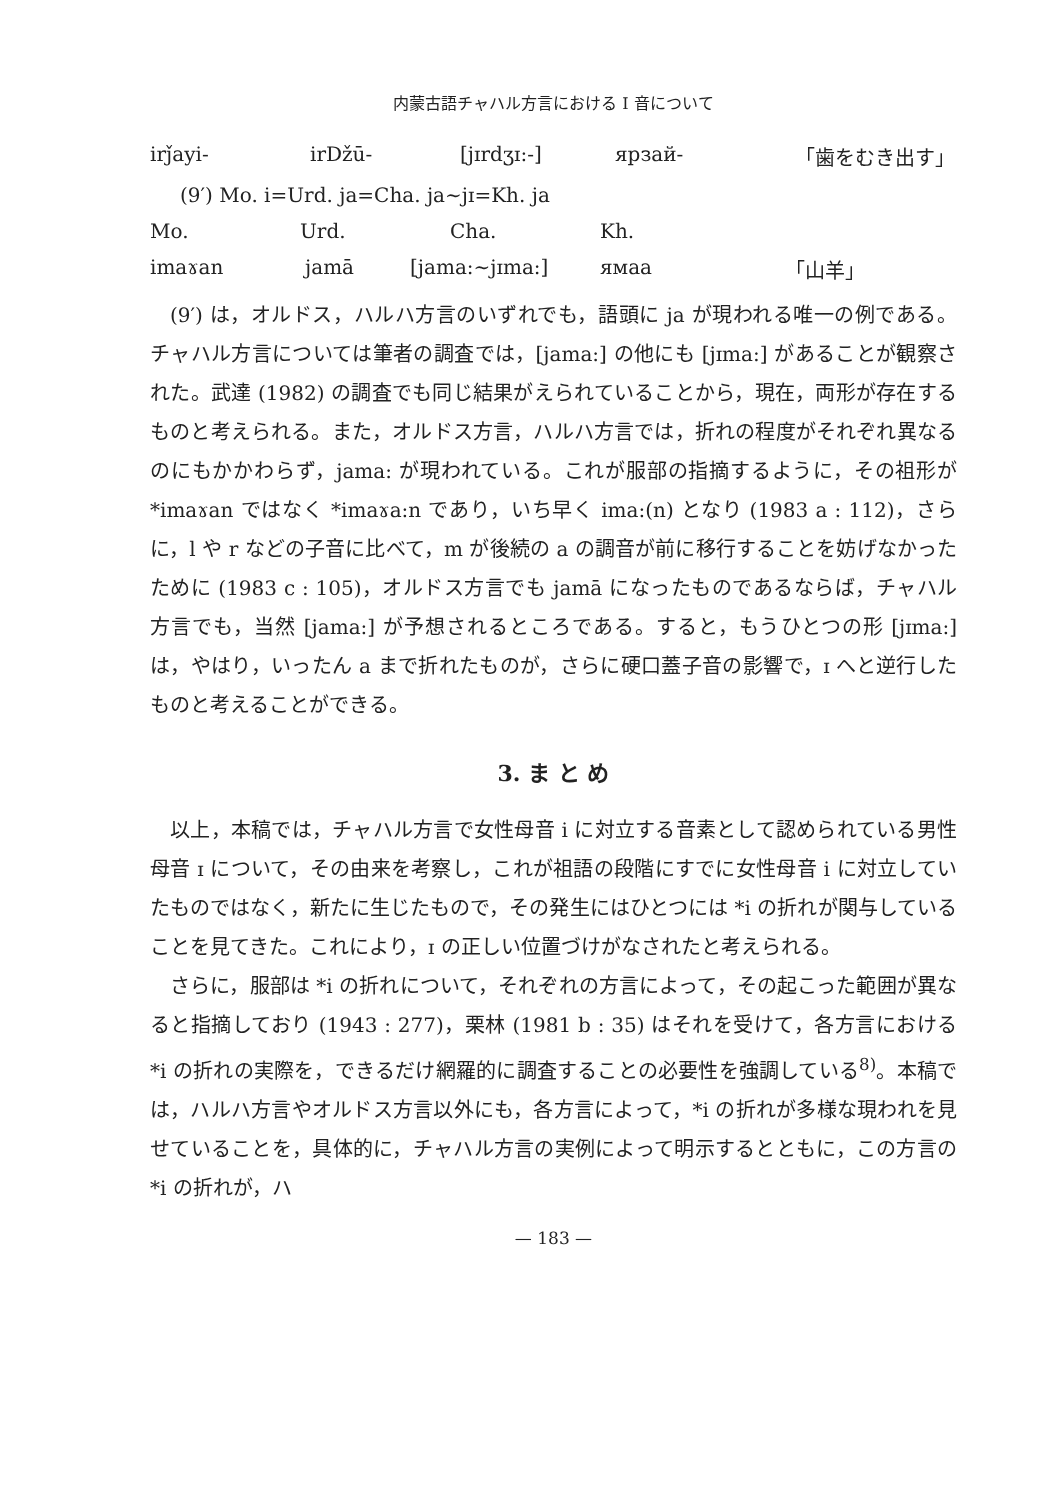内蒙古語チャハル方言における I 音について
irǰayi- irDžū- [jɪrdʒɪ:-] ярзай- 「歯をむき出す」
(9′) Mo. i=Urd. ja=Cha. ja∼jɪ=Kh. ja
Mo. Urd. Cha. Kh.
imaɤan jamā [jama:∼jɪma:] ямаа 「山羊」
(9′) は，オルドス，ハルハ方言のいずれでも，語頭に ja が現われる唯一の例である。チャハル方言については筆者の調査では，[jama:] の他にも [jɪma:] があることが観察された。武達 (1982) の調査でも同じ結果がえられていることから，現在，両形が存在するものと考えられる。また，オルドス方言，ハルハ方言では，折れの程度がそれぞれ異なるのにもかかわらず，jama: が現われている。これが服部の指摘するように，その祖形が *imaɤan ではなく *imaɤa:n であり，いち早く ima:(n) となり (1983 a : 112)，さらに，l や r などの子音に比べて，m が後続の a の調音が前に移行することを妨げなかったために (1983 c : 105)，オルドス方言でも jamā になったものであるならば，チャハル方言でも，当然 [jama:] が予想されるところである。すると，もうひとつの形 [jɪma:] は，やはり，いったん a まで折れたものが，さらに硬口蓋子音の影響で，ɪ へと逆行したものと考えることができる。
3. ま と め
以上，本稿では，チャハル方言で女性母音 i に対立する音素として認められている男性母音 ɪ について，その由来を考察し，これが祖語の段階にすでに女性母音 i に対立していたものではなく，新たに生じたもので，その発生にはひとつには *i の折れが関与していることを見てきた。これにより，ɪ の正しい位置づけがなされたと考えられる。
さらに，服部は *i の折れについて，それぞれの方言によって，その起こった範囲が異なると指摘しており (1943 : 277)，栗林 (1981 b : 35) はそれを受けて，各方言における *i の折れの実際を，できるだけ網羅的に調査することの必要性を強調している<sup>8)</sup>。本稿では，ハルハ方言やオルドス方言以外にも，各方言によって，*i の折れが多様な現われを見せていることを，具体的に，チャハル方言の実例によって明示するとともに，この方言の *i の折れが，ハ
— 183 —